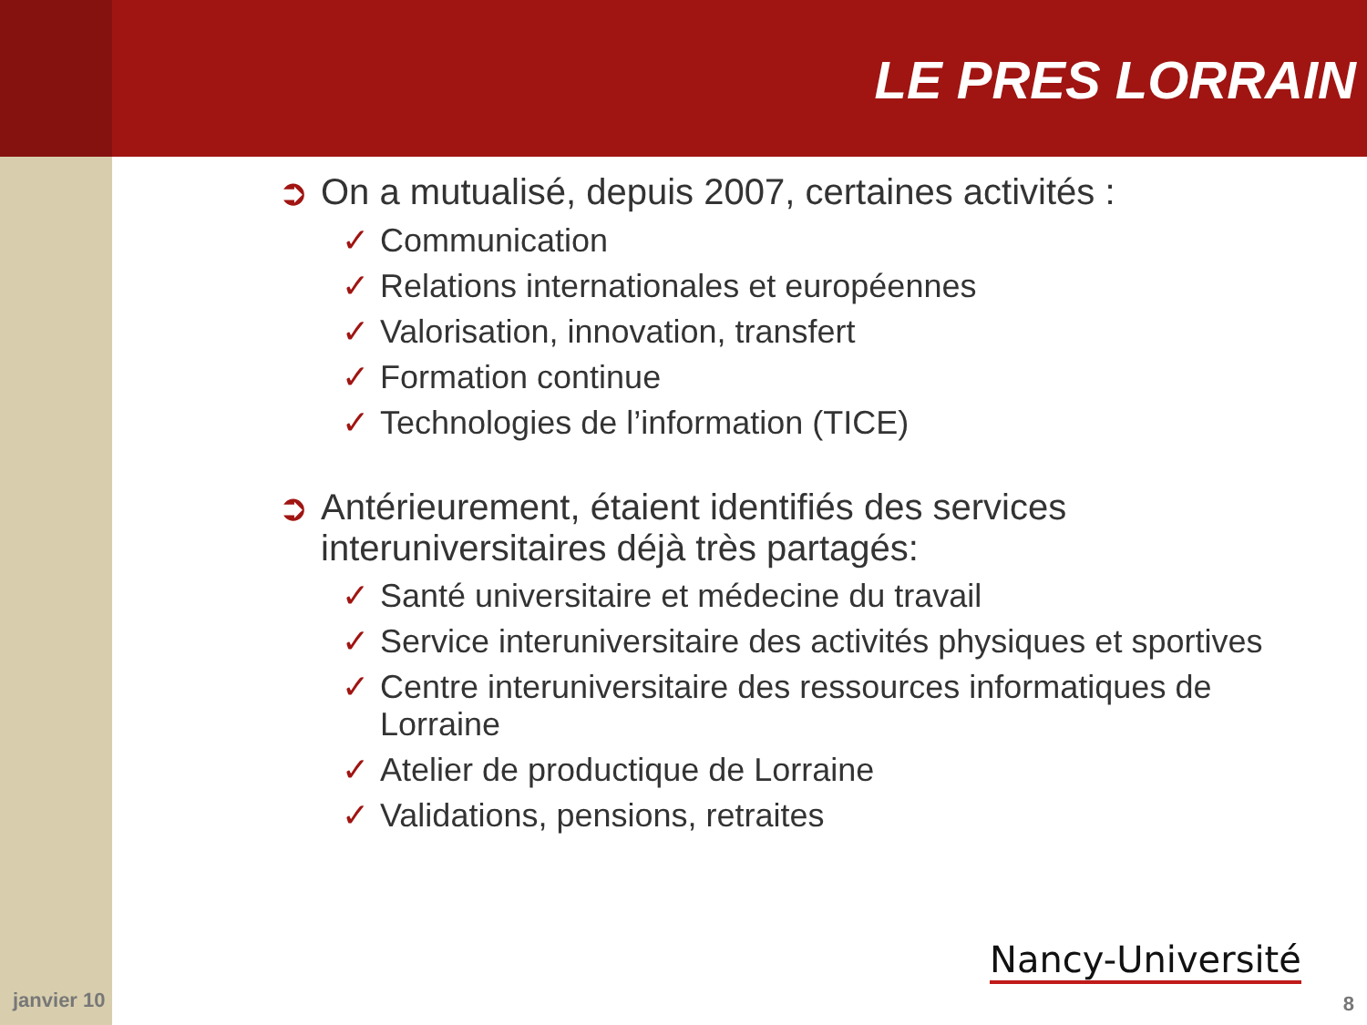LE PRES LORRAIN
➲ On a mutualisé, depuis 2007, certaines activités :
✓ Communication
✓ Relations internationales et européennes
✓ Valorisation, innovation, transfert
✓ Formation continue
✓ Technologies de l’information (TICE)
➲ Antérieurement, étaient identifiés des services interuniversitaires déjà très partagés:
✓ Santé universitaire et médecine du travail
✓ Service interuniversitaire des activités physiques et sportives
✓ Centre interuniversitaire des ressources informatiques de Lorraine
✓ Atelier de productique de Lorraine
✓ Validations, pensions, retraites
Nancy-Université
janvier 10 8